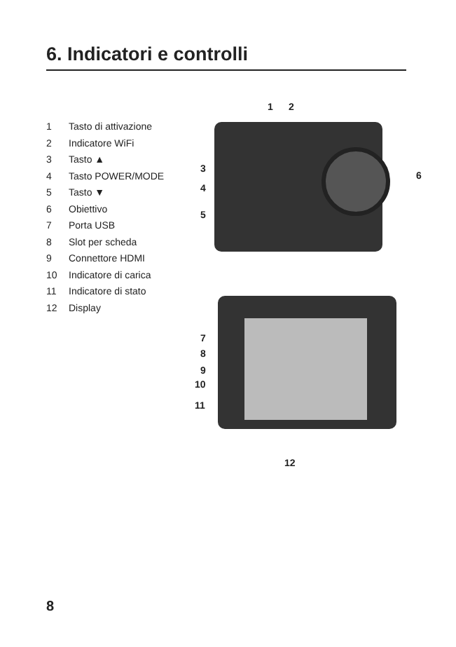6. Indicatori e controlli
1 Tasto di attivazione
2 Indicatore WiFi
3 Tasto ▲
4 Tasto POWER/MODE
5 Tasto ▼
6 Obiettivo
7 Porta USB
8 Slot per scheda
9 Connettore HDMI
10 Indicatore di carica
11 Indicatore di stato
12 Display
1 2
3
4
5
6
7
8
9
10
11
12
8